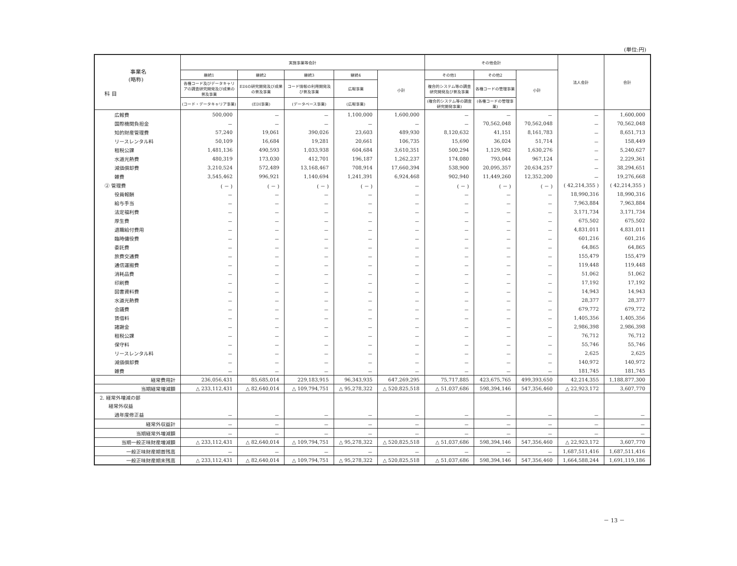(単位:円)
| 事業名 (略称) 科 目 | 実施事業等会計 | | | | | その他会計 | | | 法人会計 | 合計 |
| --- | --- | --- | --- | --- | --- | --- | --- | --- | --- | --- |
| | 継続1 | 継続2 | 継続3 | 継続4 | 小計 | その他1 | その他2 | 小計 | | |
| | 各種コード及びデータキャリアの調査研究開発及び成果の普及事業 | EDIの研究開発及び成果の普及事業 | コード情報の利用開発及び普及事業 | 広報事業 | | 複合的システム等の調査研究開発及び普及事業 | 各種コードの管理事業 | | | |
| | (コード・データキャリア事業) | (EDI事業) | (データベース事業) | (広報事業) | | (複合的システム等の調査研究開発事業) | (各種コードの管理事業) | | | |
| 広報費 | 500,000 | － | － | 1,100,000 | 1,600,000 | － | － | － | － | 1,600,000 |
| 国際機関負担金 | － | － | － | － | － | － | 70,562,048 | 70,562,048 | － | 70,562,048 |
| 知的財産管理費 | 57,240 | 19,061 | 390,026 | 23,603 | 489,930 | 8,120,632 | 41,151 | 8,161,783 | － | 8,651,713 |
| リースレンタル料 | 50,109 | 16,684 | 19,281 | 20,661 | 106,735 | 15,690 | 36,024 | 51,714 | － | 158,449 |
| 租税公課 | 1,481,136 | 490,593 | 1,033,938 | 604,684 | 3,610,351 | 500,294 | 1,129,982 | 1,630,276 | － | 5,240,627 |
| 水道光熱費 | 480,319 | 173,030 | 412,701 | 196,187 | 1,262,237 | 174,080 | 793,044 | 967,124 | － | 2,229,361 |
| 減価償却費 | 3,210,524 | 572,489 | 13,168,467 | 708,914 | 17,660,394 | 538,900 | 20,095,357 | 20,634,257 | － | 38,294,651 |
| 雑費 | 3,545,462 | 996,921 | 1,140,694 | 1,241,391 | 6,924,468 | 902,940 | 11,449,260 | 12,352,200 | － | 19,276,668 |
| ② 管理費 | ( － ) | ( － ) | ( － ) | ( － ) | － | ( － ) | ( － ) | ( － ) | ( 42,214,355 ) | ( 42,214,355 ) |
| 役員報酬 | － | － | － | － | － | － | － | － | 18,990,316 | 18,990,316 |
| 給与手当 | － | － | － | － | － | － | － | － | 7,963,884 | 7,963,884 |
| 法定福利費 | － | － | － | － | － | － | － | － | 3,171,734 | 3,171,734 |
| 厚生費 | － | － | － | － | － | － | － | － | 675,502 | 675,502 |
| 退職給付費用 | － | － | － | － | － | － | － | － | 4,831,011 | 4,831,011 |
| 臨時傭役費 | － | － | － | － | － | － | － | － | 601,216 | 601,216 |
| 委託費 | － | － | － | － | － | － | － | － | 64,865 | 64,865 |
| 旅費交通費 | － | － | － | － | － | － | － | － | 155,479 | 155,479 |
| 通信運搬費 | － | － | － | － | － | － | － | － | 119,448 | 119,448 |
| 消耗品費 | － | － | － | － | － | － | － | － | 51,062 | 51,062 |
| 印刷費 | － | － | － | － | － | － | － | － | 17,192 | 17,192 |
| 図書資料費 | － | － | － | － | － | － | － | － | 14,943 | 14,943 |
| 水道光熱費 | － | － | － | － | － | － | － | － | 28,377 | 28,377 |
| 会議費 | － | － | － | － | － | － | － | － | 679,772 | 679,772 |
| 賃借料 | － | － | － | － | － | － | － | － | 1,405,356 | 1,405,356 |
| 諸謝金 | － | － | － | － | － | － | － | － | 2,986,398 | 2,986,398 |
| 租税公課 | － | － | － | － | － | － | － | － | 76,712 | 76,712 |
| 保守料 | － | － | － | － | － | － | － | － | 55,746 | 55,746 |
| リースレンタル料 | － | － | － | － | － | － | － | － | 2,625 | 2,625 |
| 減価償却費 | － | － | － | － | － | － | － | － | 140,972 | 140,972 |
| 雑費 | － | － | － | － | － | － | － | － | 181,745 | 181,745 |
| 経常費用計 | 236,056,431 | 85,685,014 | 229,183,915 | 96,343,935 | 647,269,295 | 75,717,885 | 423,675,765 | 499,393,650 | 42,214,355 | 1,188,877,300 |
| 当期経常増減額 | △ 233,112,431 | △ 82,640,014 | △ 109,794,751 | △ 95,278,322 | △ 520,825,518 | △ 51,037,686 | 598,394,146 | 547,356,460 | △ 22,923,172 | 3,607,770 |
| 2. 経常外増減の部 | | | | | | | | | | |
| 経常外収益 | | | | | | | | | | |
| 過年度修正益 | － | － | － | － | － | － | － | － | － | － |
| 経常外収益計 | － | － | － | － | － | － | － | － | － | － |
| 当期経常外増減額 | － | － | － | － | － | － | － | － | － | － |
| 当期一般正味財産増減額 | △ 233,112,431 | △ 82,640,014 | △ 109,794,751 | △ 95,278,322 | △ 520,825,518 | △ 51,037,686 | 598,394,146 | 547,356,460 | △ 22,923,172 | 3,607,770 |
| 一般正味財産期首残高 | － | － | － | － | － | － | － | － | 1,687,511,416 | 1,687,511,416 |
| 一般正味財産期末残高 | △ 233,112,431 | △ 82,640,014 | △ 109,794,751 | △ 95,278,322 | △ 520,825,518 | △ 51,037,686 | 598,394,146 | 547,356,460 | 1,664,588,244 | 1,691,119,186 |
－ 13 －